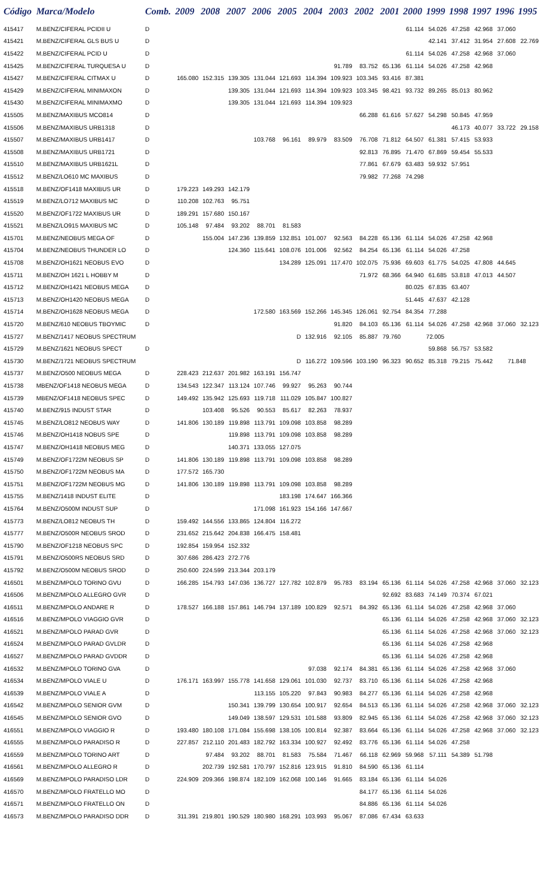| Código | Marca/Modelo | Comb. | 2009 | 2008 | 2007 | 2006 | 2005 | 2004 | 2003 | 2002 | 2001 | 2000 | 1999 | 1998 | 1997 | 1996 | 1995 |
| --- | --- | --- | --- | --- | --- | --- | --- | --- | --- | --- | --- | --- | --- | --- | --- | --- | --- |
| 415417 | M.BENZ/CIFERAL PCIDII U | D | | | | | | | | | | 61.114 | 54.026 | 47.258 | 42.968 | 37.060 | |
| 415421 | M.BENZ/CIFERAL GLS BUS U | D | | | | | | | | | | | 42.141 | 37.412 | 31.954 | 27.608 | 22.769 |
| 415422 | M.BENZ/CIFERAL PCID U | D | | | | | | | | | | 61.114 | 54.026 | 47.258 | 42.968 | 37.060 | |
| 415425 | M.BENZ/CIFERAL TURQUESA U | D | | | | | | | 91.789 | 83.752 | 65.136 | 61.114 | 54.026 | 47.258 | 42.968 | | |
| 415427 | M.BENZ/CIFERAL CITMAX U | D | 165.080 | 152.315 | 139.305 | 131.044 | 121.693 | 114.394 | 109.923 | 103.345 | 93.416 | 87.381 | | | | | |
| 415429 | M.BENZ/CIFERAL MINIMAXON | D | | | 139.305 | 131.044 | 121.693 | 114.394 | 109.923 | 103.345 | 98.421 | 93.732 | 89.265 | 85.013 | 80.962 | | |
| 415430 | M.BENZ/CIFERAL MINIMAXMO | D | | | 139.305 | 131.044 | 121.693 | 114.394 | 109.923 | | | | | | | | |
| 415505 | M.BENZ/MAXIBUS MCO814 | D | | | | | | | | 66.288 | 61.616 | 57.627 | 54.298 | 50.845 | 47.959 | | |
| 415506 | M.BENZ/MAXIBUS URB1318 | D | | | | | | | | | | | | 46.173 | 40.077 | 33.722 | 29.158 |
| 415507 | M.BENZ/MAXIBUS URB1417 | D | | | | 103.768 | 96.161 | 89.979 | 83.509 | 76.708 | 71.812 | 64.507 | 61.381 | 57.415 | 53.933 | | |
| 415508 | M.BENZ/MAXIBUS URB1721 | D | | | | | | | | 92.813 | 76.895 | 71.470 | 67.869 | 59.454 | 55.533 | | |
| 415510 | M.BENZ/MAXIBUS URB1621L | D | | | | | | | | 77.861 | 67.679 | 63.483 | 59.932 | 57.951 | | | |
| 415512 | M.BENZ/LO610 MC MAXIBUS | D | | | | | | | | 79.982 | 77.268 | 74.298 | | | | | |
| 415518 | M.BENZ/OF1418 MAXIBUS UR | D | 179.223 | 149.293 | 142.179 | | | | | | | | | | | | |
| 415519 | M.BENZ/LO712 MAXIBUS MC | D | 110.208 | 102.763 | 95.751 | | | | | | | | | | | | |
| 415520 | M.BENZ/OF1722 MAXIBUS UR | D | 189.291 | 157.680 | 150.167 | | | | | | | | | | | | |
| 415521 | M.BENZ/LO915 MAXIBUS MC | D | 105.148 | 97.484 | 93.202 | 88.701 | 81.583 | | | | | | | | | | |
| 415701 | M.BENZ/NEOBUS MEGA OF | D | | 155.004 | 147.236 | 139.859 | 132.851 | 101.007 | 92.563 | 84.228 | 65.136 | 61.114 | 54.026 | 47.258 | 42.968 | | |
| 415704 | M.BENZ/NEOBUS THUNDER LO | D | | | 124.360 | 115.641 | 108.076 | 101.006 | 92.562 | 84.254 | 65.136 | 61.114 | 54.026 | 47.258 | | | |
| 415708 | M.BENZ/OH1621 NEOBUS EVO | D | | | | | 134.289 | 125.091 | 117.470 | 102.075 | 75.936 | 69.603 | 61.775 | 54.025 | 47.808 | 44.645 | |
| 415711 | M.BENZ/OH 1621 L HOBBY M | D | | | | | | | | 71.972 | 68.366 | 64.940 | 61.685 | 53.818 | 47.013 | 44.507 | |
| 415712 | M.BENZ/OH1421 NEOBUS MEGA | D | | | | | | | | | | 80.025 | 67.835 | 63.407 | | | |
| 415713 | M.BENZ/OH1420 NEOBUS MEGA | D | | | | | | | | | | 51.445 | 47.637 | 42.128 | | | |
| 415714 | M.BENZ/OH1628 NEOBUS MEGA | D | | | | 172.580 | 163.569 | 152.266 | 145.345 | 126.061 | 92.754 | 84.354 | 77.288 | | | | |
| 415720 | M.BENZ/610 NEOBUS TBOYMIC | D | | | | | | | 91.820 | 84.103 | 65.136 | 61.114 | 54.026 | 47.258 | 42.968 | 37.060 | 32.123 |
| 415727 | M.BENZ/1417 NEOBUS SPECTRUM | | | | | | D | 132.916 | 92.105 | 85.887 | 79.760 | | 72.005 | | | | |
| 415729 | M.BENZ/1621 NEOBUS SPECT | D | | | | | | | | | | | 59.868 | 56.757 | 53.582 | | |
| 415730 | M.BENZ/1721 NEOBUS SPECTRUM | | | | | | D | 116.272 | 109.596 | 103.190 | 96.323 | 90.652 | 85.318 | 79.215 | 75.442 | 71.848 | |
| 415737 | M.BENZ/O500 NEOBUS MEGA | D | 228.423 | 212.637 | 201.982 | 163.191 | 156.747 | | | | | | | | | | |
| 415738 | MBENZ/OF1418 NEOBUS MEGA | D | 134.543 | 122.347 | 113.124 | 107.746 | 99.927 | 95.263 | 90.744 | | | | | | | | |
| 415739 | MBENZ/OF1418 NEOBUS SPEC | D | 149.492 | 135.942 | 125.693 | 119.718 | 111.029 | 105.847 | 100.827 | | | | | | | | |
| 415740 | M.BENZ/915 INDUST STAR | D | | 103.408 | 95.526 | 90.553 | 85.617 | 82.263 | 78.937 | | | | | | | | |
| 415745 | M.BENZ/LO812 NEOBUS WAY | D | 141.806 | 130.189 | 119.898 | 113.791 | 109.098 | 103.858 | 98.289 | | | | | | | | |
| 415746 | M.BENZ/OH1418 NOBUS SPE | D | | | 119.898 | 113.791 | 109.098 | 103.858 | 98.289 | | | | | | | | |
| 415747 | M.BENZ/OH1418 NEOBUS MEG | D | | | 140.371 | 133.055 | 127.075 | | | | | | | | | | |
| 415749 | M.BENZ/OF1722M NEOBUS SP | D | 141.806 | 130.189 | 119.898 | 113.791 | 109.098 | 103.858 | 98.289 | | | | | | | | |
| 415750 | M.BENZ/OF1722M NEOBUS MA | D | 177.572 | 165.730 | | | | | | | | | | | | | |
| 415751 | M.BENZ/OF1722M NEOBUS MG | D | 141.806 | 130.189 | 119.898 | 113.791 | 109.098 | 103.858 | 98.289 | | | | | | | | |
| 415755 | M.BENZ/1418 INDUST ELITE | D | | | | | 183.198 | 174.647 | 166.366 | | | | | | | | |
| 415764 | M.BENZ/O500M INDUST SUP | D | | | | 171.098 | 161.923 | 154.166 | 147.667 | | | | | | | | |
| 415773 | M.BENZ/LO812 NEOBUS TH | D | 159.492 | 144.556 | 133.865 | 124.804 | 116.272 | | | | | | | | | | |
| 415777 | M.BENZ/O500R NEOBUS SROD | D | 231.652 | 215.642 | 204.838 | 166.475 | 158.481 | | | | | | | | | | |
| 415790 | M.BENZ/OF1218 NEOBUS SPC | D | 192.854 | 159.954 | 152.332 | | | | | | | | | | | | |
| 415791 | M.BENZ/O500RS NEOBUS SRD | D | 307.686 | 286.423 | 272.776 | | | | | | | | | | | | |
| 415792 | M.BENZ/O500M NEOBUS SROD | D | 250.600 | 224.599 | 213.344 | 203.179 | | | | | | | | | | | |
| 416501 | M.BENZ/MPOLO TORINO GVU | D | 166.285 | 154.793 | 147.036 | 136.727 | 127.782 | 102.879 | 95.783 | 83.194 | 65.136 | 61.114 | 54.026 | 47.258 | 42.968 | 37.060 | 32.123 |
| 416506 | M.BENZ/MPOLO ALLEGRO GVR | D | | | | | | | | | 92.692 | 83.683 | 74.149 | 70.374 | 67.021 | | |
| 416511 | M.BENZ/MPOLO ANDARE R | D | 178.527 | 166.188 | 157.861 | 146.794 | 137.189 | 100.829 | 92.571 | 84.392 | 65.136 | 61.114 | 54.026 | 47.258 | 42.968 | 37.060 | |
| 416516 | M.BENZ/MPOLO VIAGGIO GVR | D | | | | | | | | | 65.136 | 61.114 | 54.026 | 47.258 | 42.968 | 37.060 | 32.123 |
| 416521 | M.BENZ/MPOLO PARAD GVR | D | | | | | | | | | 65.136 | 61.114 | 54.026 | 47.258 | 42.968 | 37.060 | 32.123 |
| 416524 | M.BENZ/MPOLO PARAD GVLDR | D | | | | | | | | | 65.136 | 61.114 | 54.026 | 47.258 | 42.968 | | |
| 416527 | M.BENZ/MPOLO PARAD GVDDR | D | | | | | | | | | 65.136 | 61.114 | 54.026 | 47.258 | 42.968 | | |
| 416532 | M.BENZ/MPOLO TORINO GVA | D | | | | | | 97.038 | 92.174 | 84.381 | 65.136 | 61.114 | 54.026 | 47.258 | 42.968 | 37.060 | |
| 416534 | M.BENZ/MPOLO VIALE U | D | 176.171 | 163.997 | 155.778 | 141.658 | 129.061 | 101.030 | 92.737 | 83.710 | 65.136 | 61.114 | 54.026 | 47.258 | 42.968 | | |
| 416539 | M.BENZ/MPOLO VIALE A | D | | | | 113.155 | 105.220 | 97.843 | 90.983 | 84.277 | 65.136 | 61.114 | 54.026 | 47.258 | 42.968 | | |
| 416542 | M.BENZ/MPOLO SENIOR GVM | D | | | 150.341 | 139.799 | 130.654 | 100.917 | 92.654 | 84.513 | 65.136 | 61.114 | 54.026 | 47.258 | 42.968 | 37.060 | 32.123 |
| 416545 | M.BENZ/MPOLO SENIOR GVO | D | | | 149.049 | 138.597 | 129.531 | 101.588 | 93.809 | 82.945 | 65.136 | 61.114 | 54.026 | 47.258 | 42.968 | 37.060 | 32.123 |
| 416551 | M.BENZ/MPOLO VIAGGIO R | D | 193.480 | 180.108 | 171.084 | 155.698 | 138.105 | 100.814 | 92.387 | 83.664 | 65.136 | 61.114 | 54.026 | 47.258 | 42.968 | 37.060 | 32.123 |
| 416555 | M.BENZ/MPOLO PARADISO R | D | 227.857 | 212.110 | 201.483 | 182.792 | 163.334 | 100.927 | 92.492 | 83.776 | 65.136 | 61.114 | 54.026 | 47.258 | | | |
| 416559 | M.BENZ/MPOLO TORINO ART | D | | 97.484 | 93.202 | 88.701 | 81.583 | 75.584 | 71.467 | 66.118 | 62.969 | 59.968 | 57.111 | 54.389 | 51.798 | | |
| 416561 | M.BENZ/MPOLO ALLEGRO R | D | | 202.739 | 192.581 | 170.797 | 152.816 | 123.915 | 91.810 | 84.590 | 65.136 | 61.114 | | | | | |
| 416569 | M.BENZ/MPOLO PARADISO LDR | D | 224.909 | 209.366 | 198.874 | 182.109 | 162.068 | 100.146 | 91.665 | 83.184 | 65.136 | 61.114 | 54.026 | | | | |
| 416570 | M.BENZ/MPOLO FRATELLO MO | D | | | | | | | | 84.177 | 65.136 | 61.114 | 54.026 | | | | |
| 416571 | M.BENZ/MPOLO FRATELLO ON | D | | | | | | | | 84.886 | 65.136 | 61.114 | 54.026 | | | | |
| 416573 | M.BENZ/MPOLO PARADISO DDR | D | 311.391 | 219.801 | 190.529 | 180.980 | 168.291 | 103.993 | 95.067 | 87.086 | 67.434 | 63.633 | | | | | |